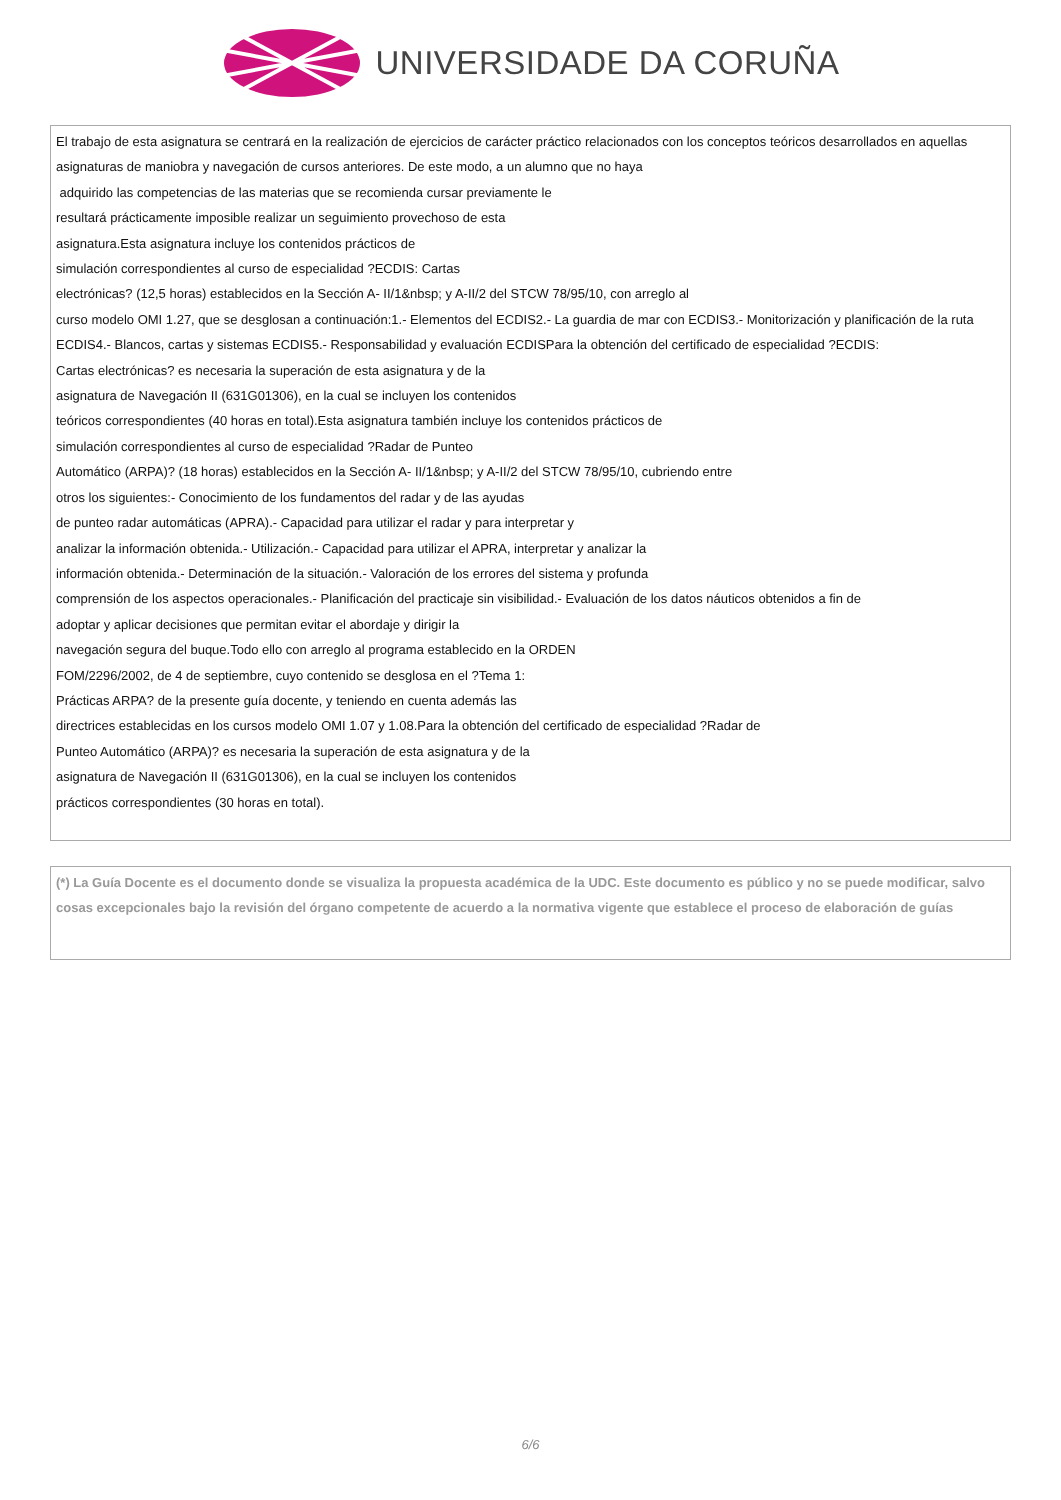UNIVERSIDADE DA CORUÑA
El trabajo de esta asignatura se centrará en la realización de ejercicios de carácter práctico relacionados con los conceptos teóricos desarrollados en aquellas asignaturas de maniobra y navegación de cursos anteriores. De este modo, a un alumno que no haya
adquirido las competencias de las materias que se recomienda cursar previamente le
resultará prácticamente imposible realizar un seguimiento provechoso de esta
asignatura.Esta asignatura incluye los contenidos prácticos de
simulación correspondientes al curso de especialidad ?ECDIS: Cartas
electrónicas? (12,5 horas) establecidos en la Sección A- II/1&nbsp; y A-II/2 del STCW 78/95/10, con arreglo al
curso modelo OMI 1.27, que se desglosan a continuación:1.- Elementos del ECDIS2.- La guardia de mar con ECDIS3.- Monitorización y planificación de la ruta ECDIS4.- Blancos, cartas y sistemas ECDIS5.- Responsabilidad y evaluación ECDISPara la obtención del certificado de especialidad ?ECDIS:
Cartas electrónicas? es necesaria la superación de esta asignatura y de la
asignatura de Navegación II (631G01306), en la cual se incluyen los contenidos
teóricos correspondientes (40 horas en total).Esta asignatura también incluye los contenidos prácticos de
simulación correspondientes al curso de especialidad ?Radar de Punteo
Automático (ARPA)? (18 horas) establecidos en la Sección A- II/1&nbsp; y A-II/2 del STCW 78/95/10, cubriendo entre
otros los siguientes:- Conocimiento de los fundamentos del radar y de las ayudas
de punteo radar automáticas (APRA).- Capacidad para utilizar el radar y para interpretar y
analizar la información obtenida.- Utilización.- Capacidad para utilizar el APRA, interpretar y analizar la
información obtenida.- Determinación de la situación.- Valoración de los errores del sistema y profunda
comprensión de los aspectos operacionales.- Planificación del practicaje sin visibilidad.- Evaluación de los datos náuticos obtenidos a fin de
adoptar y aplicar decisiones que permitan evitar el abordaje y dirigir la
navegación segura del buque.Todo ello con arreglo al programa establecido en la ORDEN
FOM/2296/2002, de 4 de septiembre, cuyo contenido se desglosa en el ?Tema 1:
Prácticas ARPA? de la presente guía docente, y teniendo en cuenta además las
directrices establecidas en los cursos modelo OMI 1.07 y 1.08.Para la obtención del certificado de especialidad ?Radar de
Punteo Automático (ARPA)? es necesaria la superación de esta asignatura y de la
asignatura de Navegación II (631G01306), en la cual se incluyen los contenidos
prácticos correspondientes (30 horas en total).
(*) La Guía Docente es el documento donde se visualiza la propuesta académica de la UDC. Este documento es público y no se puede modificar, salvo cosas excepcionales bajo la revisión del órgano competente de acuerdo a la normativa vigente que establece el proceso de elaboración de guías
6/6